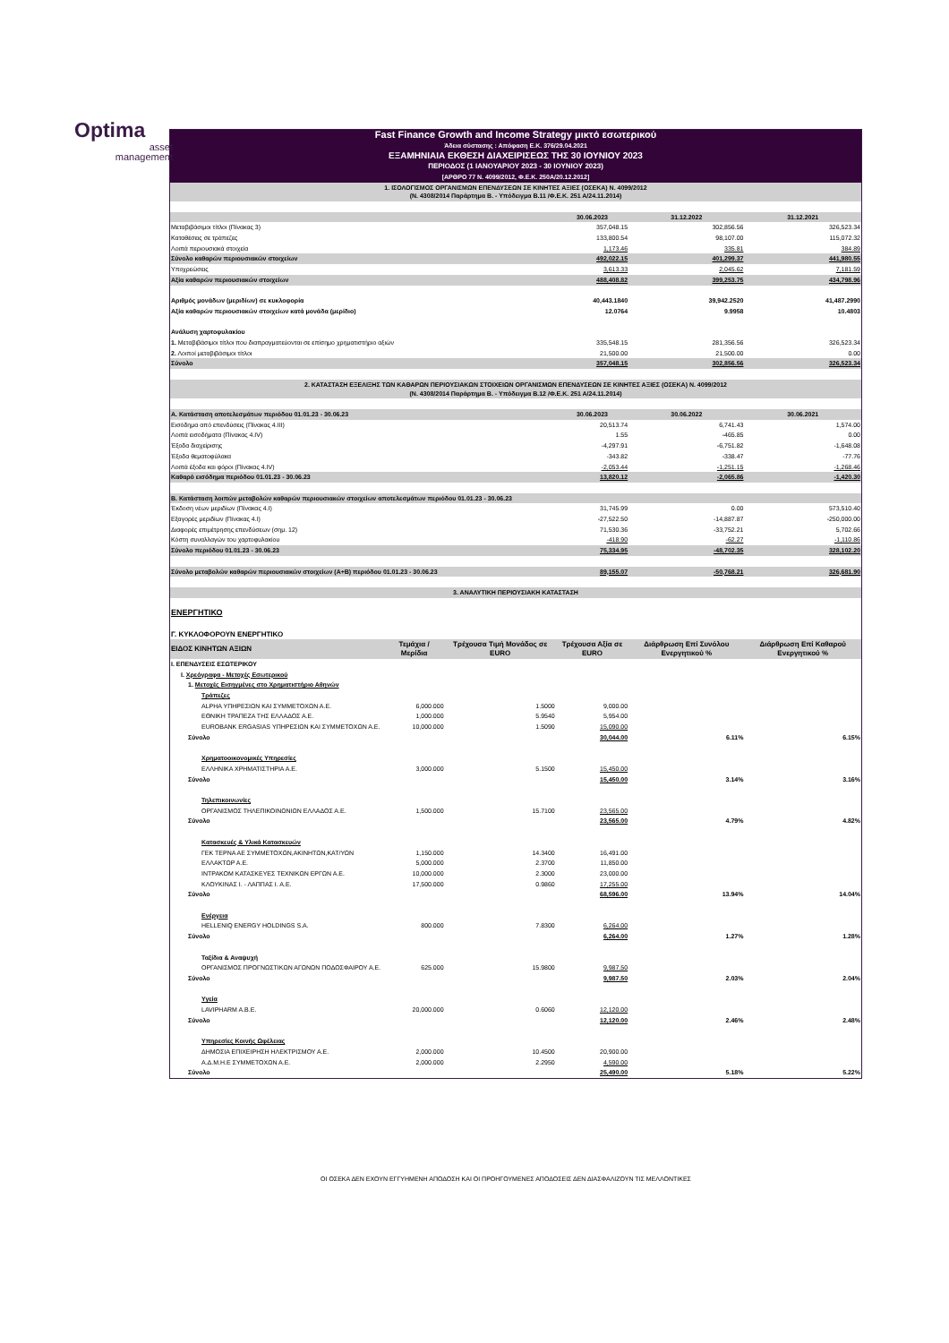Optima
asset
management
| Fast Finance Growth and Income Strategy μικτό εσωτερικού | | | | | |
| Άδεια σύστασης : Απόφαση Ε.Κ. 376/29.04.2021 | | | | | |
| ΕΞΑΜΗΝΙΑΙΑ ΕΚΘΕΣΗ ΔΙΑΧΕΙΡΙΣΕΩΣ ΤΗΣ 30 ΙΟΥΝΙΟΥ 2023 | | | | | |
| ΠΕΡΙΟΔΟΣ (1 ΙΑΝΟΥΑΡΙΟΥ 2023 - 30 ΙΟΥΝΙΟΥ 2023) | | | | | |
| [ΑΡΘΡΟ 77 Ν. 4099/2012, Φ.Ε.Κ. 250Α/20.12.2012] | | | | | |
| 1. ΙΣΟΛΟΓΙΣΜΟΣ ΟΡΓΑΝΙΣΜΩΝ ΕΠΕΝΔΥΣΕΩΝ ΣΕ ΚΙΝΗΤΕΣ ΑΞΙΕΣ (ΟΣΕΚΑ) Ν. 4099/2012 (Ν. 4308/2014 Παράρτημα Β. - Υπόδειγμα Β.11 /Φ.Ε.Κ. 251 Α/24.11.2014) | | | | | |
| | | | 30.06.2023 | 31.12.2022 | 31.12.2021 |
| Μεταβιβάσιμοι τίτλοι (Πίνακας 3) | | | 357,048.15 | 302,856.56 | 326,523.34 |
| Καταθέσεις σε τράπεζες | | | 133,800.54 | 98,107.00 | 115,072.32 |
| Λοιπά περιουσιακά στοιχεία | | | 1,173.46 | 335.81 | 384.89 |
| Σύνολο καθαρών περιουσιακών στοιχείων | | | 492,022.15 | 401,299.37 | 441,980.55 |
| Υποχρεώσεις | | | 3,613.33 | 2,045.62 | 7,181.59 |
| Αξία καθαρών περιουσιακών στοιχείων | | | 488,408.82 | 399,253.75 | 434,798.96 |
| Αριθμός μονάδων (μεριδίων) σε κυκλοφορία | | | 40,443.1840 | 39,942.2520 | 41,487.2990 |
| Αξία καθαρών περιουσιακών στοιχείων κατά μονάδα (μερίδιο) | | | 12.0764 | 9.9958 | 10.4803 |
| Ανάλυση χαρτοφυλακίου | | | | | |
| 1. Μεταβιβάσιμοι τίτλοι που διαπραγματεύονται σε επίσημο χρηματιστήριο αξιών | | | 335,548.15 | 281,356.56 | 326,523.34 |
| 2. Λοιποί μεταβιβάσιμοι τίτλοι | | | 21,500.00 | 21,500.00 | 0.00 |
| Σύνολο | | | 357,048.15 | 302,856.56 | 326,523.34 |
| 2. ΚΑΤΑΣΤΑΣΗ ΕΞΕΛΙΞΗΣ ΤΩΝ ΚΑΘΑΡΩΝ ΠΕΡΙΟΥΣΙΑΚΩΝ ΣΤΟΙΧΕΙΩΝ ΟΡΓΑΝΙΣΜΩΝ ΕΠΕΝΔΥΣΕΩΝ ΣΕ ΚΙΝΗΤΕΣ ΑΞΙΕΣ (ΟΣΕΚΑ) Ν. 4099/2012 (Ν. 4308/2014 Παράρτημα Β. - Υπόδειγμα Β.12 /Φ.Ε.Κ. 251 Α/24.11.2014) | | | | | |
| Α. Κατάσταση αποτελεσμάτων περιόδου 01.01.23 - 30.06.23 | | | 30.06.2023 | 30.06.2022 | 30.06.2021 |
| Εισόδημα από επενδύσεις (Πίνακας 4.ΙΙΙ) | | | 20,513.74 | 6,741.43 | 1,574.00 |
| Λοιπά εισοδήματα (Πίνακας 4.IV) | | | 1.55 | -465.85 | 0.00 |
| Έξοδα διαχείρισης | | | -4,297.91 | -6,751.82 | -1,648.08 |
| Έξοδα θεματοφύλακα | | | -343.82 | -338.47 | -77.76 |
| Λοιπά έξοδα και φόροι (Πίνακας 4.IV) | | | -2,053.44 | -1,251.15 | -1,268.46 |
| Καθαρό εισόδημα περιόδου 01.01.23 - 30.06.23 | | | 13,820.12 | -2,065.86 | -1,420.30 |
| Β. Κατάσταση λοιπών μεταβολών καθαρών περιουσιακών στοιχείων αποτελεσμάτων περιόδου 01.01.23 - 30.06.23 | | | | | |
| Έκδοση νέων μεριδίων (Πίνακας 4.Ι) | | | 31,745.99 | 0.00 | 573,510.40 |
| Εξαγορές μεριδίων (Πίνακας 4.Ι) | | | -27,522.50 | -14,887.87 | -250,000.00 |
| Διαφορές επιμέτρησης επενδύσεων (σημ. 12) | | | 71,530.36 | -33,752.21 | 5,702.66 |
| Κόστη συναλλαγών του χαρτοφυλακίου | | | -418.90 | -62.27 | -1,110.86 |
| Σύνολο περιόδου 01.01.23 - 30.06.23 | | | 75,334.95 | -48,702.35 | 328,102.20 |
| Σύνολο μεταβολών καθαρών περιουσιακών στοιχείων (Α+Β) περιόδου 01.01.23 - 30.06.23 | | | 89,155.07 | -50,768.21 | 326,681.90 |
| 3. ΑΝΑΛΥΤΙΚΗ ΠΕΡΙΟΥΣΙΑΚΗ ΚΑΤΑΣΤΑΣΗ | | | | | |
| ΕΝΕΡΓΗΤΙΚΟ | | | | | |
| Γ. ΚΥΚΛΟΦΟΡΟΥΝ ΕΝΕΡΓΗΤΙΚΟ | | | | | |
| ΕΙΔΟΣ ΚΙΝΗΤΩΝ ΑΞΙΩΝ | Τεμάχια / Μερίδια | Τρέχουσα Τιμή Μονάδος σε EURO | Τρέχουσα Αξία σε EURO | Διάρθρωση Επί Συνόλου Ενεργητικού % | Διάρθρωση Επί Καθαρού Ενεργητικού % |
| Ι. ΕΠΕΝΔΥΣΕΙΣ ΕΣΩΤΕΡΙΚΟΥ | | | | | |
| Ι. Χρεόγραφα - Μετοχές Εσωτερικού | | | | | |
| 1. Μετοχές Εισηγμένες στο Χρηματιστήριο Αθηνών | | | | | |
| Τράπεζες | | | | | |
| ALPHA ΥΠΗΡΕΣΙΩΝ ΚΑΙ ΣΥΜΜΕΤΟΧΩΝ Α.Ε. | 6,000.000 | 1.5000 | 9,000.00 | | |
| ΕΘΝΙΚΗ ΤΡΑΠΕΖΑ ΤΗΣ ΕΛΛΑΔΟΣ Α.Ε. | 1,000.000 | 5.9540 | 5,954.00 | | |
| EUROBANK ERGASIAS ΥΠΗΡΕΣΙΩΝ ΚΑΙ ΣΥΜΜΕΤΟΧΩΝ Α.Ε. | 10,000.000 | 1.5090 | 15,090.00 | | |
| Σύνολο | | | 30,044.00 | 6.11% | 6.15% |
| Χρηματοοικονομικές Υπηρεσίες | | | | | |
| ΕΛΛΗΝΙΚΑ ΧΡΗΜΑΤΙΣΤΗΡΙΑ Α.Ε. | 3,000.000 | 5.1500 | 15,450.00 | | |
| Σύνολο | | | 15,450.00 | 3.14% | 3.16% |
| Τηλεπικοινωνίες | | | | | |
| ΟΡΓΑΝΙΣΜΟΣ ΤΗΛΕΠΙΚΟΙΝΩΝΙΩΝ ΕΛΛΑΔΟΣ Α.Ε. | 1,500.000 | 15.7100 | 23,565.00 | | |
| Σύνολο | | | 23,565.00 | 4.79% | 4.82% |
| Κατασκευές & Υλικά Κατασκευών | | | | | |
| ΓΕΚ ΤΕΡΝΑ ΑΕ ΣΥΜΜΕΤΟΧΩΝ,ΑΚΙΝΗΤΩΝ,ΚΑΤ/ΥΩΝ | 1,150.000 | 14.3400 | 16,491.00 | | |
| ΕΛΛΑΚΤΩΡ Α.Ε. | 5,000.000 | 2.3700 | 11,850.00 | | |
| ΙΝΤΡΑΚΟΜ ΚΑΤΑΣΚΕΥΕΣ ΤΕΧΝΙΚΩΝ ΕΡΓΩΝ Α.Ε. | 10,000.000 | 2.3000 | 23,000.00 | | |
| ΚΛΟΥΚΙΝΑΣ Ι. - ΛΑΠΠΑΣ Ι. Α.Ε. | 17,500.000 | 0.9860 | 17,255.00 | | |
| Σύνολο | | | 68,596.00 | 13.94% | 14.04% |
| Ενέργεια | | | | | |
| HELLENIQ ENERGY HOLDINGS S.A. | 800.000 | 7.8300 | 6,264.00 | | |
| Σύνολο | | | 6,264.00 | 1.27% | 1.28% |
| Ταξίδια & Αναψυχή | | | | | |
| ΟΡΓΑΝΙΣΜΟΣ ΠΡΟΓΝΩΣΤΙΚΩΝ ΑΓΩΝΩΝ ΠΟΔΟΣΦΑΙΡΟΥ Α.Ε. | 625.000 | 15.9800 | 9,987.50 | | |
| Σύνολο | | | 9,987.50 | 2.03% | 2.04% |
| Υγεία | | | | | |
| LAVIPHARM A.B.E. | 20,000.000 | 0.6060 | 12,120.00 | | |
| Σύνολο | | | 12,120.00 | 2.46% | 2.48% |
| Υπηρεσίες Κοινής Ωφέλειας | | | | | |
| ΔΗΜΟΣΙΑ ΕΠΙΧΕΙΡΗΣΗ ΗΛΕΚΤΡΙΣΜΟΥ Α.Ε. | 2,000.000 | 10.4500 | 20,900.00 | | |
| Α.Δ.Μ.Η.Ε ΣΥΜΜΕΤΟΧΩΝ Α.Ε. | 2,000.000 | 2.2950 | 4,590.00 | | |
| Σύνολο | | | 25,490.00 | 5.18% | 5.22% |
ΟΙ ΟΣΕΚΑ ΔΕΝ ΕΧΟΥΝ ΕΓΓΥΗΜΕΝΗ ΑΠΟΔΟΣΗ ΚΑΙ ΟΙ ΠΡΟΗΓΟΥΜΕΝΕΣ ΑΠΟΔΟΣΕΙΣ ΔΕΝ ΔΙΑΣΦΑΛΙΖΟΥΝ ΤΙΣ ΜΕΛΛΟΝΤΙΚΕΣ